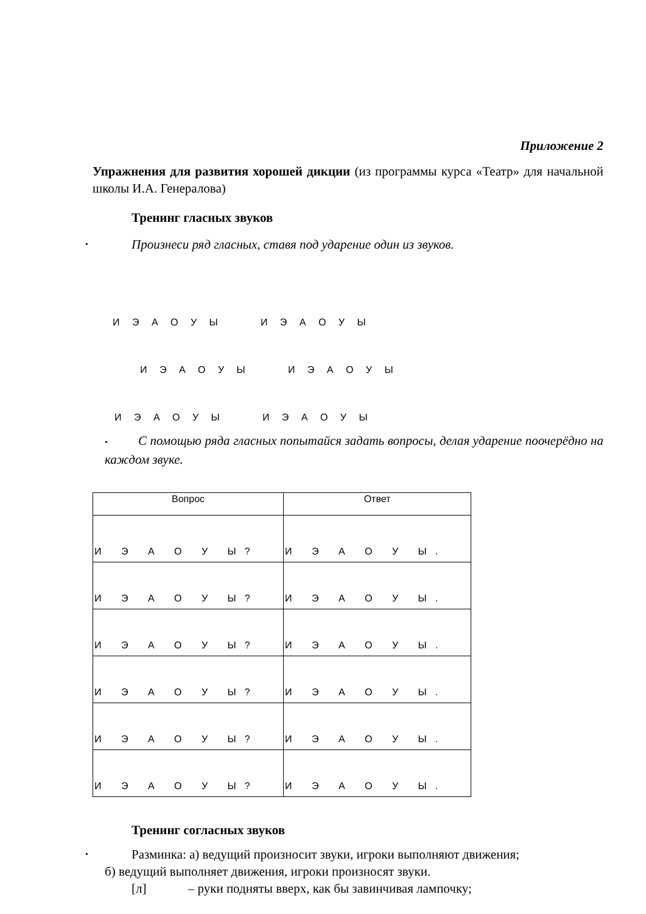Приложение 2
Упражнения для развития хорошей дикции (из программы курса «Театр» для начальной школы И.А. Генералова)
Тренинг гласных звуков
• Произнеси ряд гласных, ставя под ударение один из звуков.
И Э А О У Ы И Э А О У Ы
И Э А О У Ы И Э А О У Ы
И Э А О У Ы И Э А О У Ы
• С помощью ряда гласных попытайся задать вопросы, делая ударение поочерёдно на каждом звуке.
| Вопрос | Ответ |
| --- | --- |
| И Э А О У Ы? | И Э А О У Ы. |
| И Э А О У Ы? | И Э А О У Ы. |
| И Э А О У Ы? | И Э А О У Ы. |
| И Э А О У Ы? | И Э А О У Ы. |
| И Э А О У Ы? | И Э А О У Ы. |
| И Э А О У Ы? | И Э А О У Ы. |
Тренинг согласных звуков
• Разминка: а) ведущий произносит звуки, игроки выполняют движения;
б) ведущий выполняет движения, игроки произносят звуки.
[л] – руки подняты вверх, как бы завинчивая лампочку;